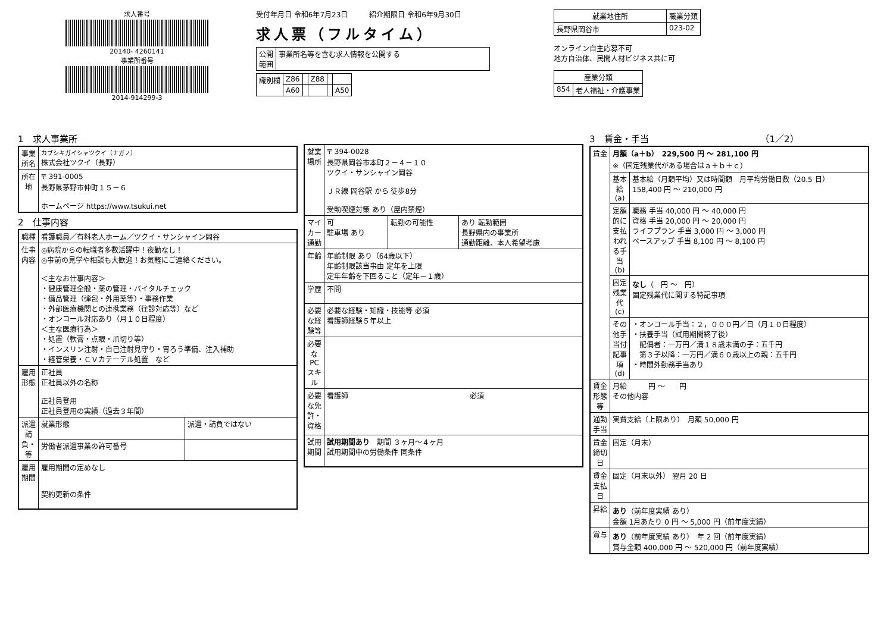求人番号
20140- 4260141
事業所番号
2014-914299-3
受付年月日 令和6年7月23日　　　紹介期限日 令和6年9月30日
求人票（フルタイム）
| 公開 範囲 | 事業所名等を含む求人情報を公開する |
| 識別欄 | Z86 | | Z88 | | |
| | A60 | | | | A50 |
| 就業地住所 | 職業分類 |
| --- | --- |
| 長野県岡谷市 | 023-02 |
オンライン自主応募不可
地方自治体、民間人材ビジネス共に可
| 産業分類 | |
| --- | --- |
| 854 | 老人福祉・介護事業 |
1　求人事業所
| 事業所名 | カブシキガイシャツクイ（ナガノ） 株式会社ツクイ（長野） |
| 所在地 | 〒 391-0005 長野県茅野市仲町１５－６ ホームページ https://www.tsukui.net |
2　仕事内容
| 職種 | 看護職員／有料老人ホーム／ツクイ・サンシャイン岡谷 | |
| 仕事内容 | ◎病院からの転職者多数活躍中！夜勤なし！ ◎事前の見学や相談も大歓迎！お気軽にご連絡ください。 ＜主なお仕事内容＞ ・健康管理全般・薬の管理・バイタルチェック ・備品管理（弾包・外用薬等）・事務作業 ・外部医療機関との連携業務（往診対応等）など ・オンコール対応あり（月１０日程度） ＜主な医療行為＞ ・処置（軟膏・点眼・爪切り等） ・インスリン注射・自己注射見守り・胃ろう準備、注入補助 ・経管栄養・ＣＶカテーテル処置 など | |
| 雇用形態 | 正社員 正社員以外の名称 正社員登用 正社員登用の実績（過去３年間） | |
| 派遣請負・等 | 就業形態 | 派遣・請負ではない |
| | 労働者派遣事業の許可番号 | |
| 雇用期間 | 雇用期間の定めなし 契約更新の条件 | |
| 就業場所 | 〒 394-0028 長野県岡谷市本町２－４－１０ ツクイ・サンシャイン岡谷 ＪＲ線 岡谷駅 から 徒歩8分 受動喫煙対策 あり（屋内禁煙） | | |
| マイカー通勤 | 可 駐車場 あり | 転勤の可能性 | あり 転勤範囲 長野県内の事業所 通勤距離、本人希望考慮 |
| 年齢 | 年齢制限 あり（64歳以下） 年齢制限該当事由 定年を上限 定年年齢を下回ること（定年－１歳） | | |
| 学歴 | 不問 | | |
| 必要な経験等 | 必要な経験・知識・技能等 必須 看護師経験５年以上 | | |
| 必要なPCスキル | | | |
| 必要な免許・資格 | 看護師 必須 | | |
| 試用期間 | 試用期間あり 期間 ３ヶ月～４ヶ月 試用期間中の労働条件 同条件 | | |
3　賃金・手当　　　　　　　　　　　　　（1／2）
| 賃金 | 月額（a＋b） 229,500 円 ～ 281,100 円 ※（固定残業代がある場合はａ＋ｂ＋ｃ） | |
| | 基本給(a) | 基本給（月額平均）又は時間額 月平均労働日数（20.5 日） 158,400 円 ～ 210,000 円 |
| | 定額的に支払われる手当(b) | 職務 手当 40,000 円 ～ 40,000 円 資格 手当 20,000 円 ～ 20,000 円 ライフプラン 手当 3,000 円 ～ 3,000 円 ベースアップ 手当 8,100 円 ～ 8,100 円 |
| | 固定残業代(c) | なし （ 円 ～ 円） 固定残業代に関する特記事項 |
| | その他手当付記事項(d) | ・オンコール手当：２，０００円／日（月１０日程度） ・扶養手当（試用期間終了後） 配偶者：一万円／満１８歳未満の子：五千円 第３子以降：一万円／満６０歳以上の親：五千円 ・時間外勤務手当あり |
| 賃金形態等 | 月給 円 ～ 円 その他内容 | |
| 通勤手当 | 実費支給（上限あり） 月額 50,000 円 | |
| 賃金締切日 | 固定（月末） | |
| 賃金支払日 | 固定（月末以外） 翌月 20 日 | |
| 昇給 | あり （前年度実績 あり） 金額 1月あたり 0 円 ～ 5,000 円（前年度実績） | |
| 賞与 | あり （前年度実績 あり） 年 2 回（前年度実績） 賞与金額 400,000 円 ～ 520,000 円（前年度実績） | |